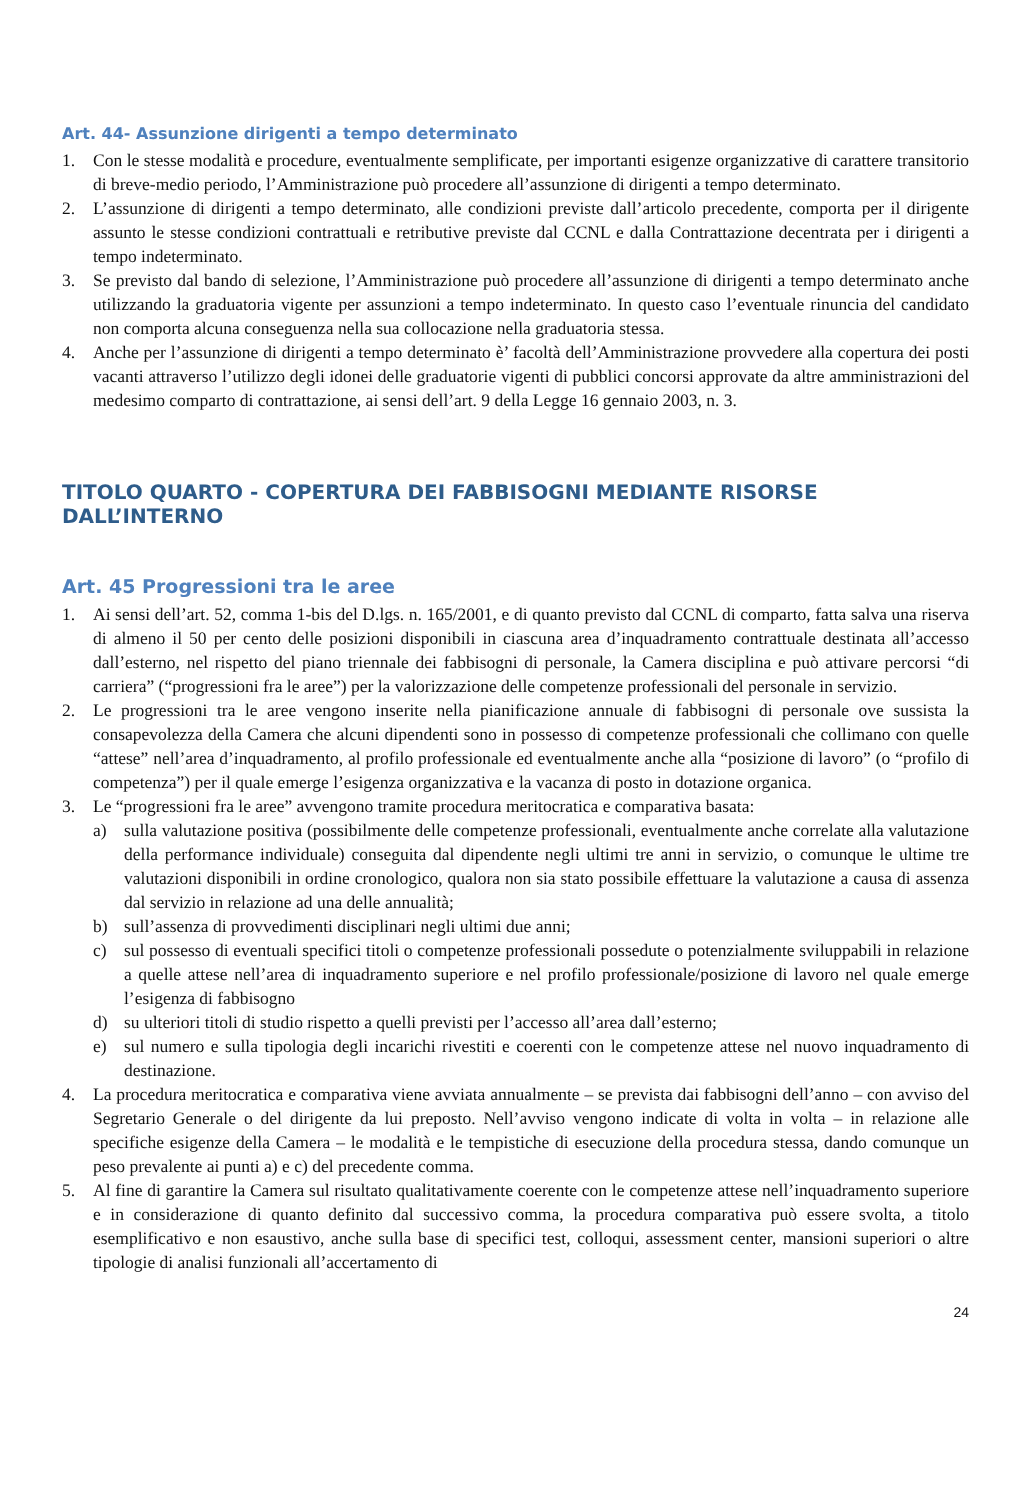Art. 44- Assunzione dirigenti a tempo determinato
1. Con le stesse modalità e procedure, eventualmente semplificate, per importanti esigenze organizzative di carattere transitorio di breve-medio periodo, l’Amministrazione può procedere all’assunzione di dirigenti a tempo determinato.
2. L’assunzione di dirigenti a tempo determinato, alle condizioni previste dall’articolo precedente, comporta per il dirigente assunto le stesse condizioni contrattuali e retributive previste dal CCNL e dalla Contrattazione decentrata per i dirigenti a tempo indeterminato.
3. Se previsto dal bando di selezione, l’Amministrazione può procedere all’assunzione di dirigenti a tempo determinato anche utilizzando la graduatoria vigente per assunzioni a tempo indeterminato. In questo caso l’eventuale rinuncia del candidato non comporta alcuna conseguenza nella sua collocazione nella graduatoria stessa.
4. Anche per l’assunzione di dirigenti a tempo determinato è’ facoltà dell’Amministrazione provvedere alla copertura dei posti vacanti attraverso l’utilizzo degli idonei delle graduatorie vigenti di pubblici concorsi approvate da altre amministrazioni del medesimo comparto di contrattazione, ai sensi dell’art. 9 della Legge 16 gennaio 2003, n. 3.
TITOLO QUARTO - COPERTURA DEI FABBISOGNI MEDIANTE RISORSE DALL’INTERNO
Art. 45 Progressioni tra le aree
1. Ai sensi dell’art. 52, comma 1-bis del D.lgs. n. 165/2001, e di quanto previsto dal CCNL di comparto, fatta salva una riserva di almeno il 50 per cento delle posizioni disponibili in ciascuna area d’inquadramento contrattuale destinata all’accesso dall’esterno, nel rispetto del piano triennale dei fabbisogni di personale, la Camera disciplina e può attivare percorsi “di carriera” (“progressioni fra le aree”) per la valorizzazione delle competenze professionali del personale in servizio.
2. Le progressioni tra le aree vengono inserite nella pianificazione annuale di fabbisogni di personale ove sussista la consapevolezza della Camera che alcuni dipendenti sono in possesso di competenze professionali che collimano con quelle “attese” nell’area d’inquadramento, al profilo professionale ed eventualmente anche alla “posizione di lavoro” (o “profilo di competenza”) per il quale emerge l’esigenza organizzativa e la vacanza di posto in dotazione organica.
3. Le “progressioni fra le aree” avvengono tramite procedura meritocratica e comparativa basata:
a) sulla valutazione positiva (possibilmente delle competenze professionali, eventualmente anche correlate alla valutazione della performance individuale) conseguita dal dipendente negli ultimi tre anni in servizio, o comunque le ultime tre valutazioni disponibili in ordine cronologico, qualora non sia stato possibile effettuare la valutazione a causa di assenza dal servizio in relazione ad una delle annualità;
b) sull’assenza di provvedimenti disciplinari negli ultimi due anni;
c) sul possesso di eventuali specifici titoli o competenze professionali possedute o potenzialmente sviluppabili in relazione a quelle attese nell’area di inquadramento superiore e nel profilo professionale/posizione di lavoro nel quale emerge l’esigenza di fabbisogno
d) su ulteriori titoli di studio rispetto a quelli previsti per l’accesso all’area dall’esterno;
e) sul numero e sulla tipologia degli incarichi rivestiti e coerenti con le competenze attese nel nuovo inquadramento di destinazione.
4. La procedura meritocratica e comparativa viene avviata annualmente – se prevista dai fabbisogni dell’anno – con avviso del Segretario Generale o del dirigente da lui preposto. Nell’avviso vengono indicate di volta in volta – in relazione alle specifiche esigenze della Camera – le modalità e le tempistiche di esecuzione della procedura stessa, dando comunque un peso prevalente ai punti a) e c) del precedente comma.
5. Al fine di garantire la Camera sul risultato qualitativamente coerente con le competenze attese nell’inquadramento superiore e in considerazione di quanto definito dal successivo comma, la procedura comparativa può essere svolta, a titolo esemplificativo e non esaustivo, anche sulla base di specifici test, colloqui, assessment center, mansioni superiori o altre tipologie di analisi funzionali all’accertamento di
24